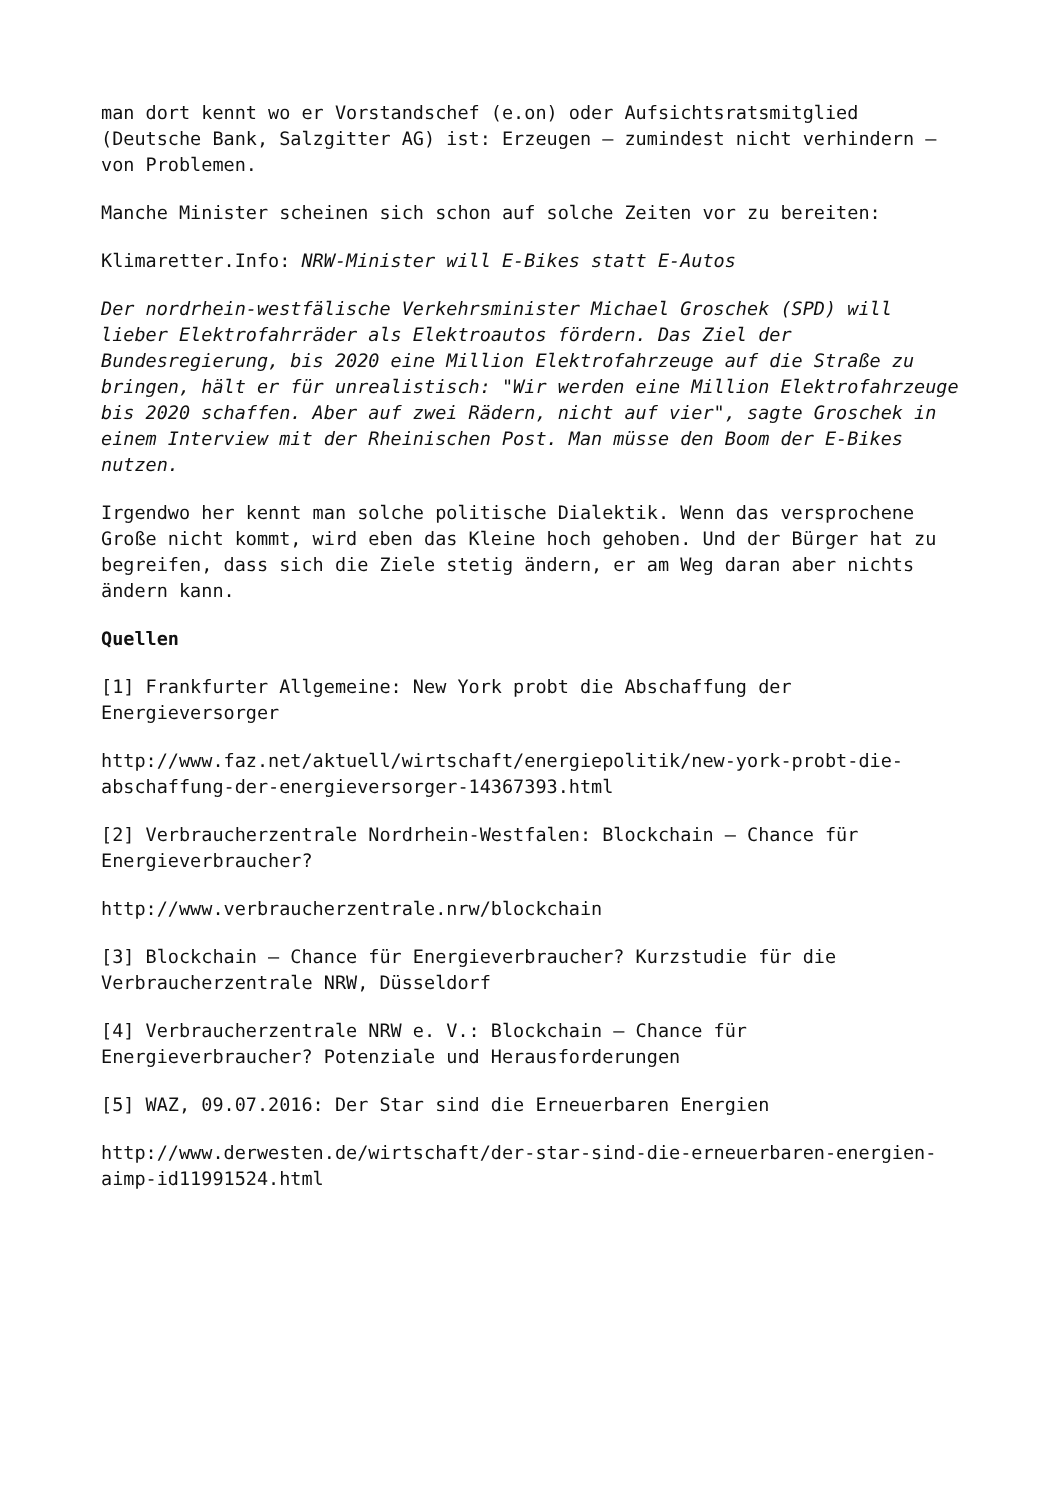man dort kennt wo er Vorstandschef (e.on) oder Aufsichtsratsmitglied (Deutsche Bank, Salzgitter AG) ist: Erzeugen – zumindest nicht verhindern – von Problemen.
Manche Minister scheinen sich schon auf solche Zeiten vor zu bereiten:
Klimaretter.Info: NRW-Minister will E-Bikes statt E-Autos
Der nordrhein-westfälische Verkehrsminister Michael Groschek (SPD) will lieber Elektrofahrräder als Elektroautos fördern. Das Ziel der Bundesregierung, bis 2020 eine Million Elektrofahrzeuge auf die Straße zu bringen, hält er für unrealistisch: "Wir werden eine Million Elektrofahrzeuge bis 2020 schaffen. Aber auf zwei Rädern, nicht auf vier", sagte Groschek in einem Interview mit der Rheinischen Post. Man müsse den Boom der E-Bikes nutzen.
Irgendwo her kennt man solche politische Dialektik. Wenn das versprochene Große nicht kommt, wird eben das Kleine hoch gehoben. Und der Bürger hat zu begreifen, dass sich die Ziele stetig ändern, er am Weg daran aber nichts ändern kann.
Quellen
[1] Frankfurter Allgemeine: New York probt die Abschaffung der Energieversorger
http://www.faz.net/aktuell/wirtschaft/energiepolitik/new-york-probt-die-abschaffung-der-energieversorger-14367393.html
[2] Verbraucherzentrale Nordrhein-Westfalen: Blockchain – Chance für Energieverbraucher?
http://www.verbraucherzentrale.nrw/blockchain
[3] Blockchain – Chance für Energieverbraucher? Kurzstudie für die Verbraucherzentrale NRW, Düsseldorf
[4] Verbraucherzentrale NRW e. V.: Blockchain – Chance für Energieverbraucher? Potenziale und Herausforderungen
[5] WAZ, 09.07.2016: Der Star sind die Erneuerbaren Energien
http://www.derwesten.de/wirtschaft/der-star-sind-die-erneuerbaren-energien-aimp-id11991524.html